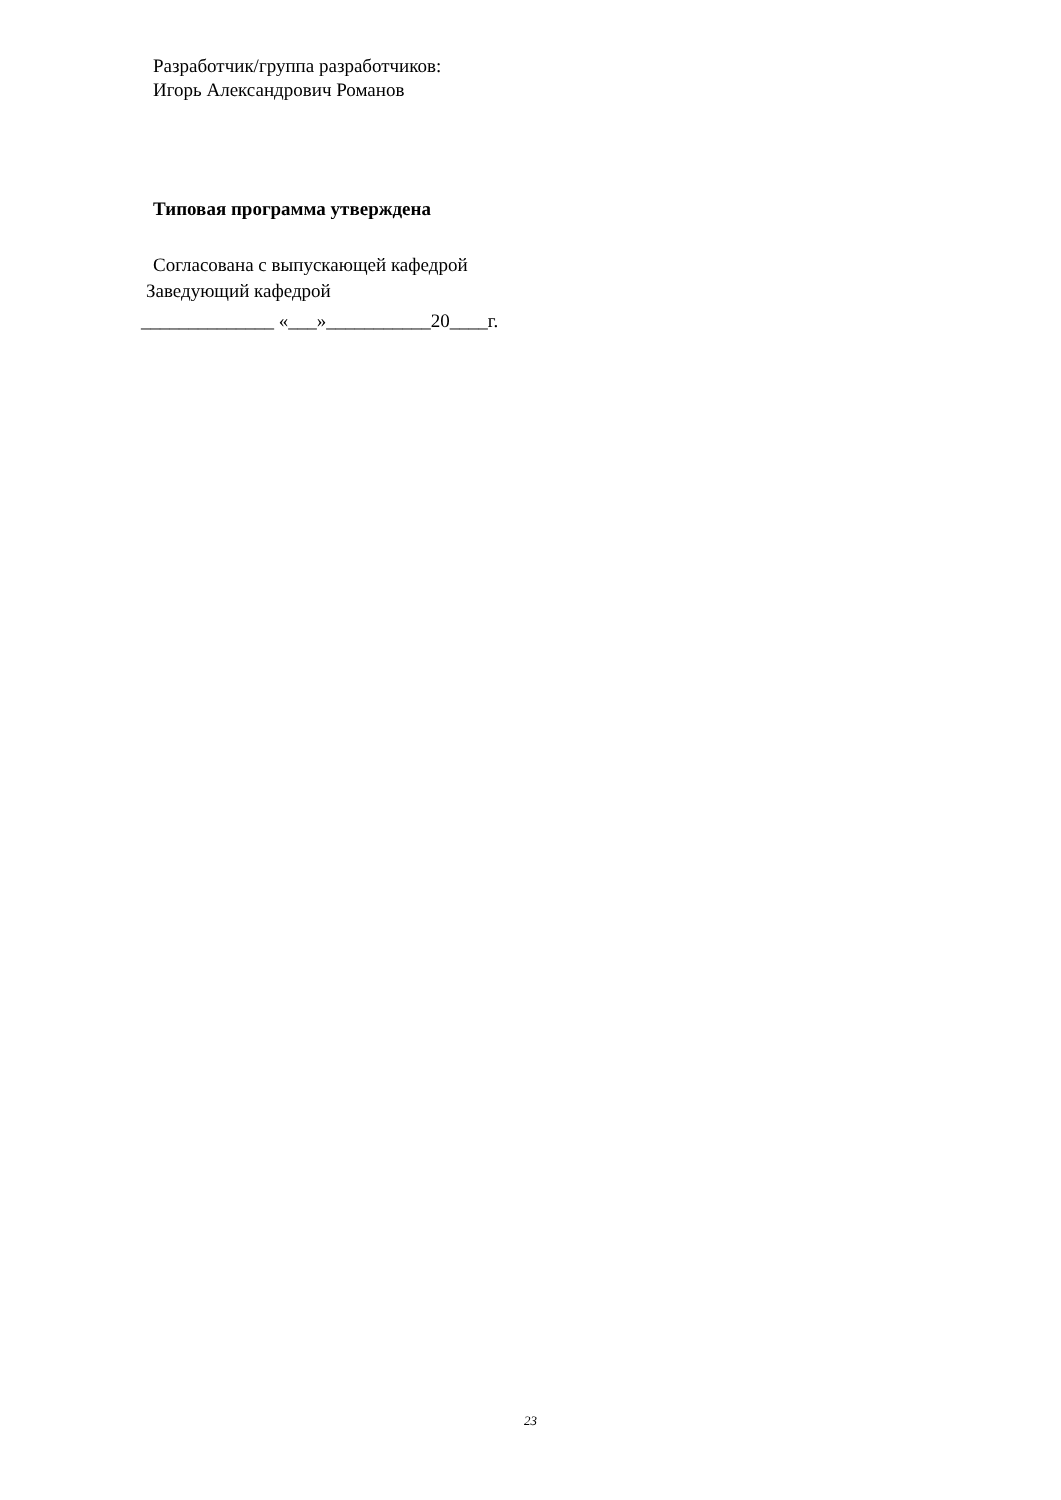Разработчик/группа разработчиков:
Игорь Александрович Романов
Типовая программа утверждена
Согласована с выпускающей кафедрой
Заведующий кафедрой
______________ «___»___________20____г.
23